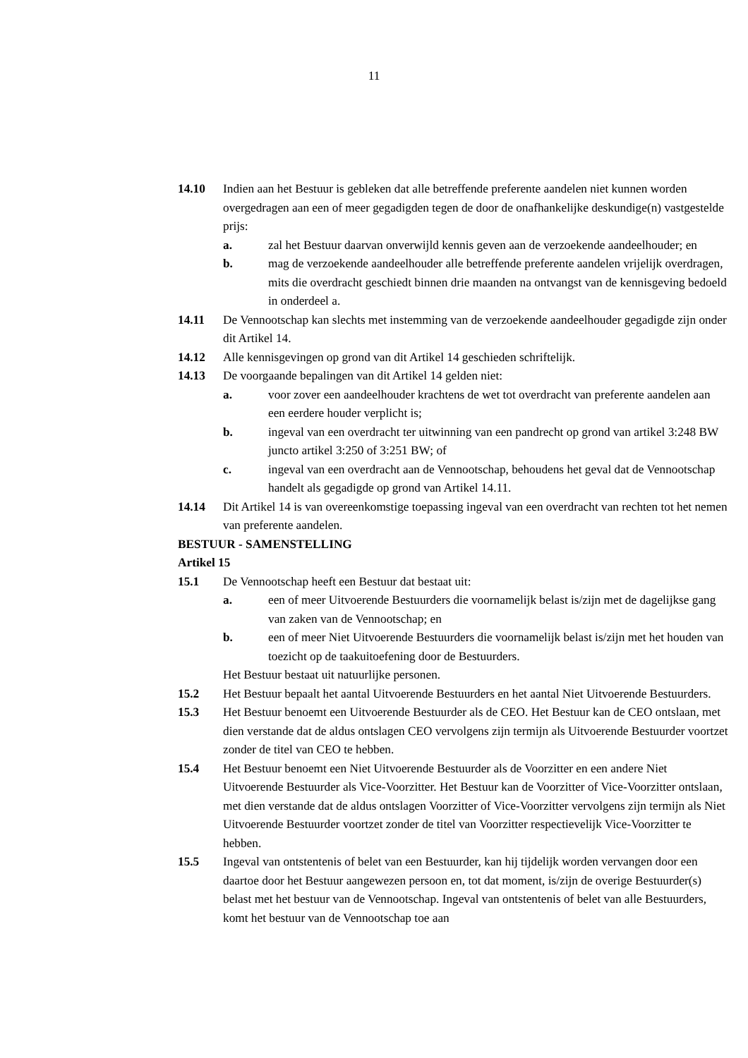11
14.10 Indien aan het Bestuur is gebleken dat alle betreffende preferente aandelen niet kunnen worden overgedragen aan een of meer gegadigden tegen de door de onafhankelijke deskundige(n) vastgestelde prijs:
a. zal het Bestuur daarvan onverwijld kennis geven aan de verzoekende aandeelhouder; en
b. mag de verzoekende aandeelhouder alle betreffende preferente aandelen vrijelijk overdragen, mits die overdracht geschiedt binnen drie maanden na ontvangst van de kennisgeving bedoeld in onderdeel a.
14.11 De Vennootschap kan slechts met instemming van de verzoekende aandeelhouder gegadigde zijn onder dit Artikel 14.
14.12 Alle kennisgevingen op grond van dit Artikel 14 geschieden schriftelijk.
14.13 De voorgaande bepalingen van dit Artikel 14 gelden niet:
a. voor zover een aandeelhouder krachtens de wet tot overdracht van preferente aandelen aan een eerdere houder verplicht is;
b. ingeval van een overdracht ter uitwinning van een pandrecht op grond van artikel 3:248 BW juncto artikel 3:250 of 3:251 BW; of
c. ingeval van een overdracht aan de Vennootschap, behoudens het geval dat de Vennootschap handelt als gegadigde op grond van Artikel 14.11.
14.14 Dit Artikel 14 is van overeenkomstige toepassing ingeval van een overdracht van rechten tot het nemen van preferente aandelen.
BESTUUR - SAMENSTELLING
Artikel 15
15.1 De Vennootschap heeft een Bestuur dat bestaat uit:
a. een of meer Uitvoerende Bestuurders die voornamelijk belast is/zijn met de dagelijkse gang van zaken van de Vennootschap; en
b. een of meer Niet Uitvoerende Bestuurders die voornamelijk belast is/zijn met het houden van toezicht op de taakuitoefening door de Bestuurders.
Het Bestuur bestaat uit natuurlijke personen.
15.2 Het Bestuur bepaalt het aantal Uitvoerende Bestuurders en het aantal Niet Uitvoerende Bestuurders.
15.3 Het Bestuur benoemt een Uitvoerende Bestuurder als de CEO. Het Bestuur kan de CEO ontslaan, met dien verstande dat de aldus ontslagen CEO vervolgens zijn termijn als Uitvoerende Bestuurder voortzet zonder de titel van CEO te hebben.
15.4 Het Bestuur benoemt een Niet Uitvoerende Bestuurder als de Voorzitter en een andere Niet Uitvoerende Bestuurder als Vice-Voorzitter. Het Bestuur kan de Voorzitter of Vice-Voorzitter ontslaan, met dien verstande dat de aldus ontslagen Voorzitter of Vice-Voorzitter vervolgens zijn termijn als Niet Uitvoerende Bestuurder voortzet zonder de titel van Voorzitter respectievelijk Vice-Voorzitter te hebben.
15.5 Ingeval van ontstentenis of belet van een Bestuurder, kan hij tijdelijk worden vervangen door een daartoe door het Bestuur aangewezen persoon en, tot dat moment, is/zijn de overige Bestuurder(s) belast met het bestuur van de Vennootschap. Ingeval van ontstentenis of belet van alle Bestuurders, komt het bestuur van de Vennootschap toe aan